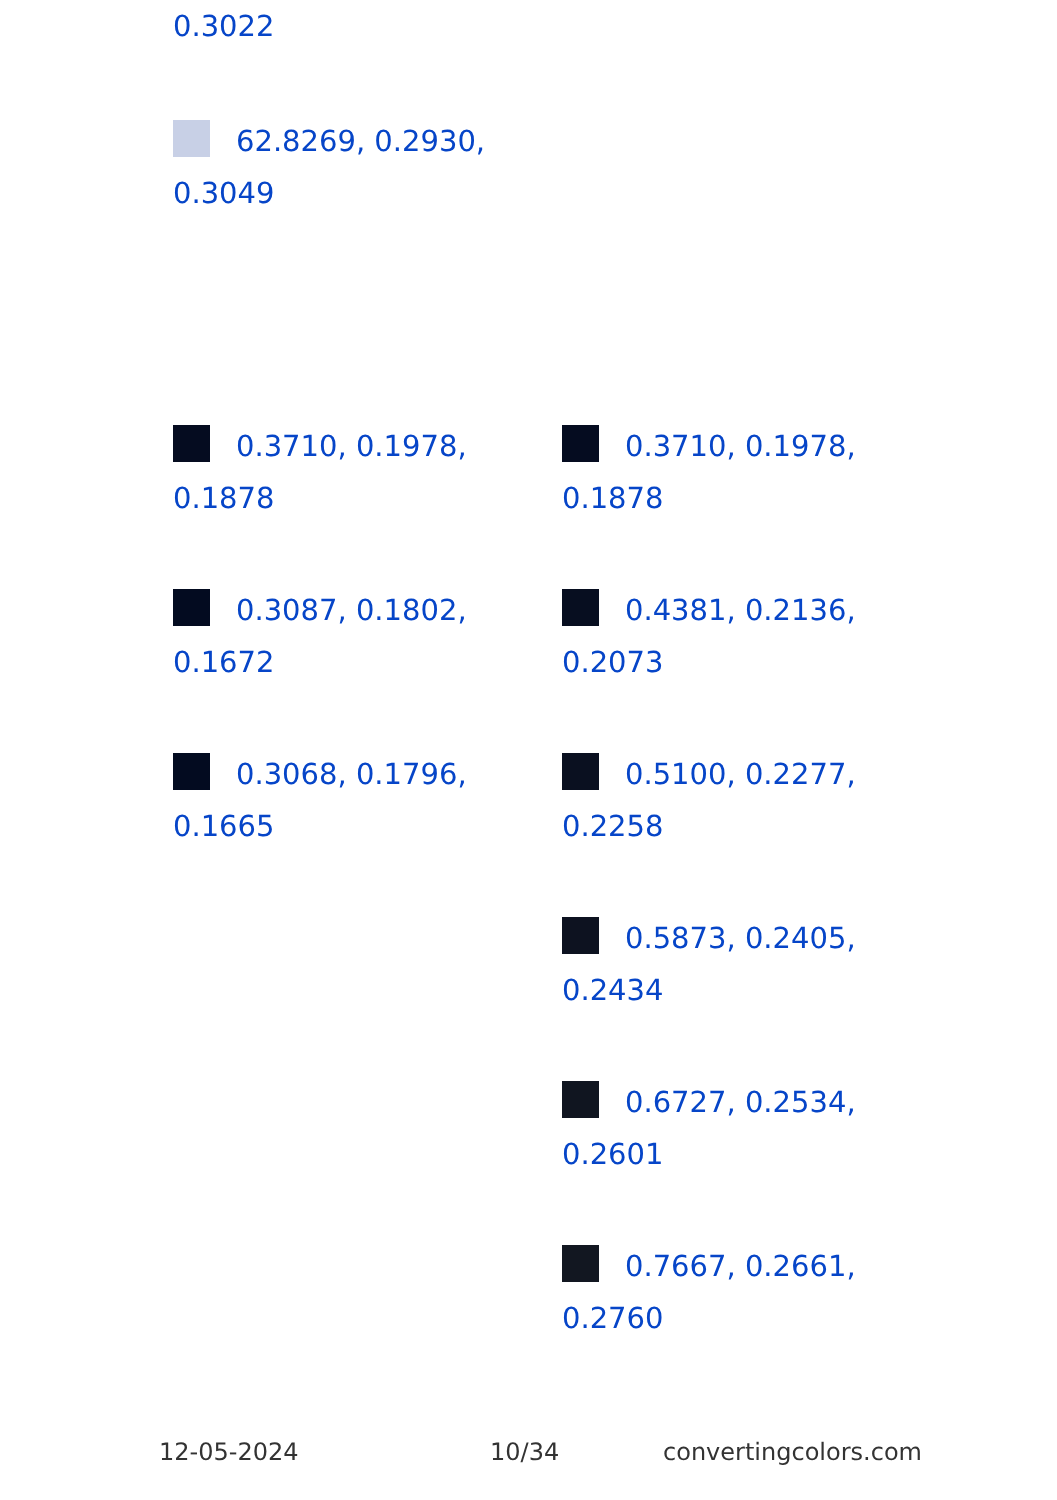0.3022
62.8269, 0.2930, 0.3049
0.3710, 0.1978, 0.1878
0.3087, 0.1802, 0.1672
0.3068, 0.1796, 0.1665
0.3710, 0.1978, 0.1878
0.4381, 0.2136, 0.2073
0.5100, 0.2277, 0.2258
0.5873, 0.2405, 0.2434
0.6727, 0.2534, 0.2601
0.7667, 0.2661, 0.2760
12-05-2024 10/34 convertingcolors.com